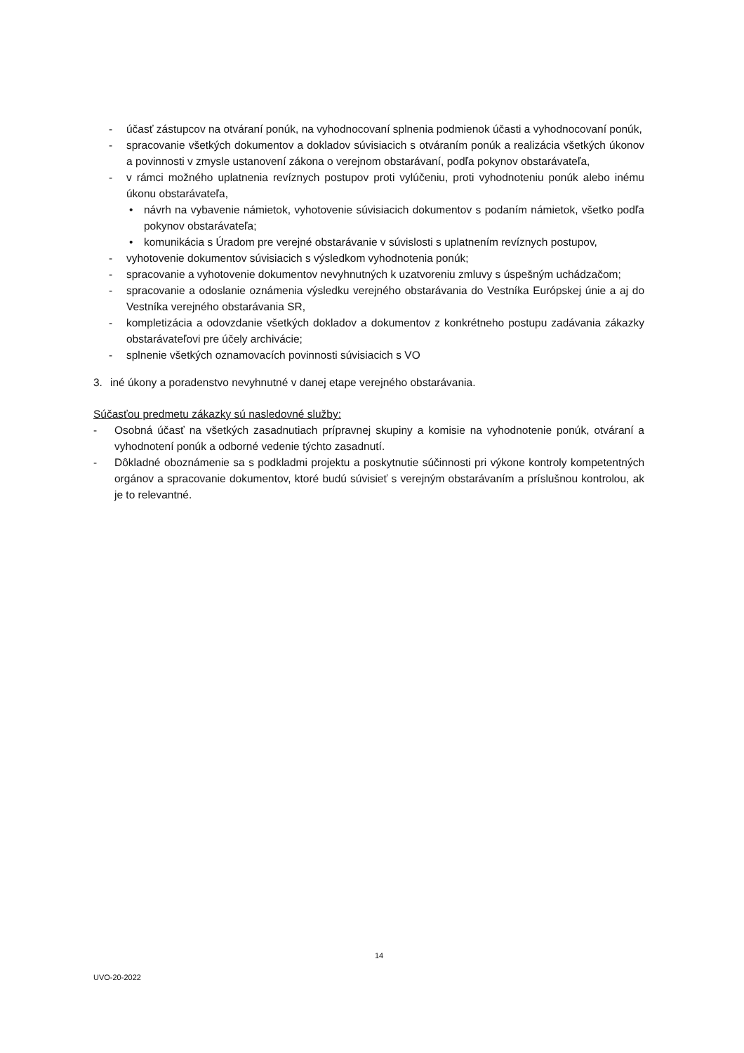- účasť zástupcov na otváraní ponúk, na vyhodnocovaní splnenia podmienok účasti a vyhodnocovaní ponúk,
- spracovanie všetkých dokumentov a dokladov súvisiacich s otváraním ponúk a realizácia všetkých úkonov a povinnosti v zmysle ustanovení zákona o verejnom obstarávaní, podľa pokynov obstarávateľa,
- v rámci možného uplatnenia revíznych postupov proti vylúčeniu, proti vyhodnoteniu ponúk alebo inému úkonu obstarávateľa,
• návrh na vybavenie námietok, vyhotovenie súvisiacich dokumentov s podaním námietok, všetko podľa pokynov obstarávateľa;
• komunikácia s Úradom pre verejné obstarávanie v súvislosti s uplatnením revíznych postupov,
- vyhotovenie dokumentov súvisiacich s výsledkom vyhodnotenia ponúk;
- spracovanie a vyhotovenie dokumentov nevyhnutných k uzatvoreniu zmluvy s úspešným uchádzačom;
- spracovanie a odoslanie oznámenia výsledku verejného obstarávania do Vestníka Európskej únie a aj do Vestníka verejného obstarávania SR,
- kompletizácia a odovzdanie všetkých dokladov a dokumentov z konkrétneho postupu zadávania zákazky obstarávateľovi pre účely archivácie;
- splnenie všetkých oznamovacích povinnosti súvisiacich s VO
3. iné úkony a poradenstvo nevyhnutné v danej etape verejného obstarávania.
Súčasťou predmetu zákazky sú nasledovné služby:
- Osobná účasť na všetkých zasadnutiach prípravnej skupiny a komisie na vyhodnotenie ponúk, otváraní a vyhodnotení ponúk a odborné vedenie týchto zasadnutí.
- Dôkladné oboznámenie sa s podkladmi projektu a poskytnutie súčinnosti pri výkone kontroly kompetentných orgánov a spracovanie dokumentov, ktoré budú súvisieť s verejným obstarávaním a príslušnou kontrolou, ak je to relevantné.
14
UVO-20-2022